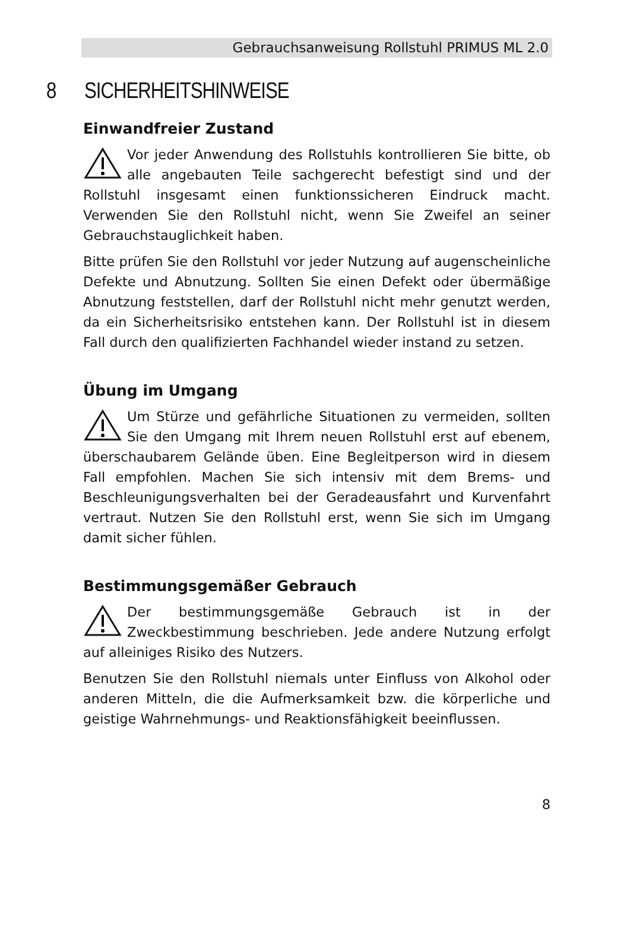Gebrauchsanweisung Rollstuhl PRIMUS ML 2.0
8 SICHERHEITSHINWEISE
Einwandfreier Zustand
Vor jeder Anwendung des Rollstuhls kontrollieren Sie bitte, ob alle angebauten Teile sachgerecht befestigt sind und der Rollstuhl insgesamt einen funktionssicheren Eindruck macht. Verwenden Sie den Rollstuhl nicht, wenn Sie Zweifel an seiner Gebrauchstauglichkeit haben.
Bitte prüfen Sie den Rollstuhl vor jeder Nutzung auf augenscheinliche Defekte und Abnutzung. Sollten Sie einen Defekt oder übermäßige Abnutzung feststellen, darf der Rollstuhl nicht mehr genutzt werden, da ein Sicherheitsrisiko entstehen kann. Der Rollstuhl ist in diesem Fall durch den qualifizierten Fachhandel wieder instand zu setzen.
Übung im Umgang
Um Stürze und gefährliche Situationen zu vermeiden, sollten Sie den Umgang mit Ihrem neuen Rollstuhl erst auf ebenem, überschaubarem Gelände üben. Eine Begleitperson wird in diesem Fall empfohlen. Machen Sie sich intensiv mit dem Brems- und Beschleunigungsverhalten bei der Geradeausfahrt und Kurvenfahrt vertraut. Nutzen Sie den Rollstuhl erst, wenn Sie sich im Umgang damit sicher fühlen.
Bestimmungsgemäßer Gebrauch
Der bestimmungsgemäße Gebrauch ist in der Zweckbestimmung beschrieben. Jede andere Nutzung erfolgt auf alleiniges Risiko des Nutzers.
Benutzen Sie den Rollstuhl niemals unter Einfluss von Alkohol oder anderen Mitteln, die die Aufmerksamkeit bzw. die körperliche und geistige Wahrnehmungs- und Reaktionsfähigkeit beeinflussen.
8